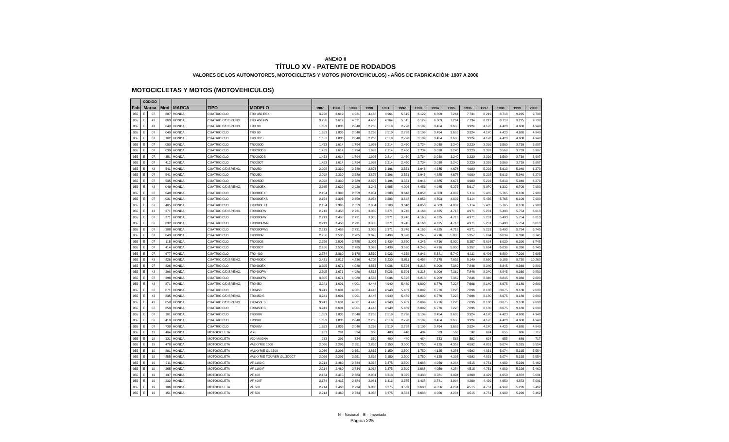ANEXO II
TÍTULO XV - PATENTE DE RODADOS
VALORES DE LOS AUTOMOTORES, MOTOCICLETAS Y MOTOS (MOTOVEHICULOS) - AÑOS DE FABRICACIÓN: 1987 A 2000
MOTOCICLETAS Y MOTOS (MOTOVEHICULOS)
| | CODIGO | | | | | | | | | | | | | | | | | | | |
| --- | --- | --- | --- | --- | --- | --- | --- | --- | --- | --- | --- | --- | --- | --- | --- | --- | --- | --- | --- | --- |
| Fab | Marca | | Mod | MARCA | TIPO | MODELO | 1987 | 1988 | 1989 | 1990 | 1991 | 1992 | 1993 | 1994 | 1995 | 1996 | 1997 | 1998 | 1999 | 2000 |
| 055 | E | 07 | 887 | HONDA | CUATRICICLO | TRX 450 ESX | 3.256 | 3.619 | 4.021 | 4.468 | 4.964 | 5.515 | 6.129 | 6.809 | 7.264 | 7.734 | 8.219 | 8.718 | 9.225 | 9.738 |
| 055 | E | 43 | 863 | HONDA | CUATRIC.C/DISP.ENG. | TRX 450 FW | 3.256 | 3.619 | 4.021 | 4.468 | 4.964 | 5.515 | 6.129 | 6.809 | 7.264 | 7.734 | 8.219 | 8.718 | 9.225 | 9.738 |
| 055 | E | 43 | 040 | HONDA | CUATRIC.C/DISP.ENG. | TRX 90 | 1.653 | 1.836 | 2.040 | 2.266 | 2.519 | 2.798 | 3.109 | 3.454 | 3.685 | 3.924 | 4.170 | 4.423 | 4.680 | 4.940 |
| 055 | E | 07 | 040 | HONDA | CUATRICICLO | TRX 90 | 1.653 | 1.836 | 2.040 | 2.266 | 2.519 | 2.798 | 3.109 | 3.454 | 3.685 | 3.924 | 4.170 | 4.423 | 4.680 | 4.940 |
| 055 | E | 07 | 102 | HONDA | CUATRICICLO | TRX 90 S | 1.653 | 1.836 | 2.040 | 2.266 | 2.519 | 2.798 | 3.109 | 3.454 | 3.685 | 3.924 | 4.170 | 4.423 | 4.680 | 4.940 |
| 055 | E | 07 | 050 | HONDA | CUATRICICLO | TRX200D | 1.453 | 1.614 | 1.794 | 1.993 | 2.214 | 2.460 | 2.734 | 3.038 | 3.240 | 3.220 | 3.399 | 3.569 | 3.739 | 3.907 |
| 055 | E | 07 | 030 | HONDA | CUATRICICLO | TRX200DS | 1.453 | 1.614 | 1.794 | 1.993 | 2.214 | 2.460 | 2.734 | 3.038 | 3.240 | 3.220 | 3.399 | 3.569 | 3.739 | 3.907 |
| 055 | E | 07 | 351 | HONDA | CUATRICICLO | TRX200DS | 1.453 | 1.614 | 1.794 | 1.993 | 2.214 | 2.460 | 2.734 | 3.038 | 3.240 | 3.220 | 3.399 | 3.569 | 3.739 | 3.907 |
| 055 | E | 07 | 412 | HONDA | CUATRICICLO | TRX200T | 1.453 | 1.614 | 1.794 | 1.993 | 2.214 | 2.460 | 2.734 | 3.038 | 3.240 | 3.220 | 3.399 | 3.569 | 3.739 | 3.907 |
| 055 | E | 43 | 541 | HONDA | CUATRIC.C/DISP.ENG. | TRX250 | 2.098 | 2.330 | 2.589 | 2.876 | 3.196 | 3.551 | 3.946 | 4.385 | 4.676 | 4.980 | 5.292 | 5.613 | 5.940 | 6.270 |
| 055 | E | 07 | 541 | HONDA | CUATRICICLO | TRX250 | 2.098 | 2.330 | 2.589 | 2.876 | 3.196 | 3.551 | 3.946 | 4.385 | 4.676 | 4.980 | 5.292 | 5.613 | 5.940 | 6.270 |
| 055 | E | 07 | 535 | HONDA | CUATRICICLO | TRX250D | 2.098 | 2.330 | 2.589 | 2.876 | 3.196 | 3.551 | 3.946 | 4.385 | 4.676 | 4.980 | 5.292 | 5.613 | 5.940 | 6.270 |
| 055 | E | 43 | 049 | HONDA | CUATRIC.C/DISP.ENG. | TRX300EX | 2.365 | 2.629 | 2.920 | 3.245 | 3.605 | 4.006 | 4.451 | 4.945 | 5.275 | 5.617 | 5.970 | 6.332 | 6.700 | 7.980 |
| 055 | E | 07 | 049 | HONDA | CUATRICICLO | TRX300EX | 2.154 | 2.393 | 2.659 | 2.954 | 3.283 | 3.648 | 4.053 | 4.503 | 4.802 | 5.114 | 5.435 | 5.765 | 6.100 | 7.980 |
| 055 | E | 07 | 031 | HONDA | CUATRICICLO | TRX300EXS | 2.154 | 2.393 | 2.659 | 2.954 | 3.283 | 3.648 | 4.053 | 4.503 | 4.802 | 5.114 | 5.435 | 5.765 | 6.100 | 7.980 |
| 055 | E | 07 | 405 | HONDA | CUATRICICLO | TRX300EXT | 2.154 | 2.393 | 2.659 | 2.954 | 3.283 | 3.648 | 4.053 | 4.503 | 4.802 | 5.114 | 5.435 | 5.765 | 6.100 | 7.980 |
| 055 | E | 43 | 271 | HONDA | CUATRIC.C/DISP.ENG. | TRX300FW | 2.213 | 2.458 | 2.731 | 3.035 | 3.371 | 3.746 | 4.163 | 4.625 | 4.716 | 4.971 | 5.231 | 5.493 | 5.754 | 6.013 |
| 055 | E | 07 | 271 | HONDA | CUATRICICLO | TRX300FW | 2.213 | 2.458 | 2.731 | 3.035 | 3.371 | 3.746 | 4.163 | 4.625 | 4.716 | 4.971 | 5.231 | 5.493 | 5.754 | 6.013 |
| 055 | E | 07 | 832 | HONDA | CUATRICICLO | TRX300FWN | 2.213 | 2.458 | 2.731 | 3.035 | 3.371 | 3.746 | 4.163 | 4.625 | 4.716 | 4.971 | 5.231 | 5.493 | 5.754 | 6.013 |
| 055 | E | 07 | 388 | HONDA | CUATRICICLO | TRX300FWS | 2.213 | 2.458 | 2.731 | 3.035 | 3.371 | 3.746 | 4.163 | 4.625 | 4.716 | 4.971 | 5.231 | 5.493 | 5.754 | 6.745 |
| 055 | E | 07 | 043 | HONDA | CUATRICICLO | TRX300R | 2.256 | 2.506 | 2.785 | 3.095 | 3.439 | 3.820 | 4.245 | 4.716 | 5.030 | 5.357 | 5.694 | 6.039 | 6.390 | 6.745 |
| 055 | E | 07 | 115 | HONDA | CUATRICICLO | TRX300S | 2.256 | 2.506 | 2.785 | 3.095 | 3.439 | 3.820 | 4.245 | 4.716 | 5.030 | 5.357 | 5.694 | 6.039 | 6.390 | 6.745 |
| 055 | E | 07 | 414 | HONDA | CUATRICICLO | TRX300T | 2.256 | 2.506 | 2.785 | 3.095 | 3.439 | 3.820 | 4.245 | 4.716 | 5.030 | 5.357 | 5.694 | 6.039 | 6.390 | 6.745 |
| 055 | E | 07 | 677 | HONDA | CUATRICICLO | TRX-400 | 2.574 | 2.860 | 3.178 | 3.530 | 3.923 | 4.359 | 4.843 | 5.381 | 5.740 | 6.111 | 6.496 | 6.889 | 7.290 | 7.695 |
| 055 | E | 43 | 826 | HONDA | CUATRIC.C/DISP.ENG. | TRX400EX | 3.431 | 3.813 | 4.236 | 4.708 | 5.230 | 5.811 | 6.458 | 7.175 | 7.652 | 8.149 | 8.660 | 9.185 | 9.720 | 10.260 |
| 055 | E | 07 | 826 | HONDA | CUATRICICLO | TRX400EX | 3.305 | 3.671 | 4.080 | 4.533 | 5.036 | 5.596 | 6.218 | 6.909 | 7.369 | 7.846 | 8.340 | 8.845 | 9.360 | 9.880 |
| 055 | E | 43 | 398 | HONDA | CUATRIC.C/DISP.ENG. | TRX400FW | 3.305 | 3.671 | 4.080 | 4.533 | 5.036 | 5.596 | 6.218 | 6.909 | 7.369 | 7.846 | 8.340 | 8.845 | 9.360 | 9.880 |
| 055 | E | 07 | 398 | HONDA | CUATRICICLO | TRX400FW | 3.305 | 3.671 | 4.080 | 4.533 | 5.036 | 5.596 | 6.218 | 6.909 | 7.369 | 7.846 | 8.340 | 8.845 | 9.360 | 9.880 |
| 055 | E | 43 | 871 | HONDA | CUATRIC.C/DISP.ENG. | TRX450 | 3.241 | 3.601 | 4.001 | 4.446 | 4.940 | 5.489 | 6.099 | 6.776 | 7.228 | 7.696 | 8.180 | 8.675 | 9.180 | 9.690 |
| 055 | E | 07 | 871 | HONDA | CUATRICICLO | TRX450 | 3.241 | 3.601 | 4.001 | 4.446 | 4.940 | 5.489 | 6.099 | 6.776 | 7.228 | 7.696 | 8.180 | 8.675 | 9.180 | 9.690 |
| 055 | E | 43 | 835 | HONDA | CUATRIC.C/DISP.ENG. | TRX450 S | 3.241 | 3.601 | 4.001 | 4.446 | 4.940 | 5.489 | 6.099 | 6.776 | 7.228 | 7.696 | 8.180 | 8.675 | 9.180 | 9.690 |
| 055 | E | 43 | 858 | HONDA | CUATRIC.C/DISP.ENG. | TRX450ES | 3.241 | 3.601 | 4.001 | 4.446 | 4.940 | 5.489 | 6.099 | 6.776 | 7.228 | 7.696 | 8.180 | 8.675 | 9.180 | 9.690 |
| 055 | E | 07 | 858 | HONDA | CUATRICICLO | TRX450ES | 3.241 | 3.601 | 4.001 | 4.446 | 4.940 | 5.489 | 6.099 | 6.776 | 7.228 | 7.696 | 8.180 | 8.675 | 9.180 | 9.690 |
| 055 | E | 07 | 101 | HONDA | CUATRICICLO | TRX90R | 1.653 | 1.836 | 2.040 | 2.266 | 2.519 | 2.798 | 3.109 | 3.454 | 3.685 | 3.924 | 4.170 | 4.423 | 4.680 | 4.940 |
| 055 | E | 07 | 410 | HONDA | CUATRICICLO | TRX90T | 1.653 | 1.836 | 2.040 | 2.266 | 2.519 | 2.798 | 3.109 | 3.454 | 3.685 | 3.924 | 4.170 | 4.423 | 4.680 | 4.940 |
| 055 | E | 07 | 738 | HONDA | CUATRICICLO | TRX90V | 1.653 | 1.836 | 2.040 | 2.266 | 2.519 | 2.798 | 3.109 | 3.454 | 3.685 | 3.924 | 4.170 | 4.423 | 4.680 | 4.940 |
| 055 | E | 19 | 464 | HONDA | MOTOCICLETA | V 45 | 263 | 291 | 324 | 360 | 400 | 440 | 484 | 533 | 563 | 592 | 624 | 655 | 686 | 717 |
| 055 | E | 19 | 331 | HONDA | MOTOCICLETA | V30 MAGNA | 263 | 291 | 324 | 360 | 400 | 440 | 484 | 533 | 563 | 592 | 624 | 655 | 686 | 717 |
| 055 | E | 19 | 478 | HONDA | MOTOCICLETA | VALKYRIE 1500 | 2.066 | 2.296 | 2.551 | 2.835 | 3.150 | 3.500 | 3.750 | 4.125 | 4.356 | 4.592 | 4.831 | 5.074 | 5.315 | 5.554 |
| 055 | E | 19 | 801 | HONDA | MOTOCICLETA | VALKYRIE GL 1500 | 2.066 | 2.296 | 2.551 | 2.835 | 3.150 | 3.500 | 3.750 | 4.125 | 4.356 | 4.592 | 4.831 | 5.074 | 5.315 | 5.554 |
| 055 | E | 19 | 855 | HONDA | MOTOCICLETA | VALKYRIE TOURER GL1500CT | 2.066 | 2.296 | 2.551 | 2.835 | 3.150 | 3.500 | 3.750 | 4.125 | 4.356 | 4.592 | 4.831 | 5.074 | 5.315 | 5.554 |
| 055 | E | 19 | 211 | HONDA | MOTOCICLETA | VF 1100 C | 2.214 | 2.460 | 2.734 | 3.038 | 3.375 | 3.500 | 3.688 | 4.056 | 4.284 | 4.515 | 4.751 | 4.989 | 5.226 | 5.462 |
| 055 | E | 19 | 365 | HONDA | MOTOCICLETA | VF 1100 F | 2.214 | 2.460 | 2.734 | 3.038 | 3.375 | 3.500 | 3.688 | 4.056 | 4.284 | 4.515 | 4.751 | 4.989 | 5.226 | 5.462 |
| 055 | E | 19 | 137 | HONDA | MOTOCICLETA | VF 400 | 2.174 | 2.415 | 2.684 | 2.981 | 3.313 | 3.375 | 3.438 | 3.781 | 3.994 | 4.209 | 4.429 | 4.650 | 4.872 | 5.091 |
| 055 | E | 19 | 232 | HONDA | MOTOCICLETA | VF 400F | 2.174 | 2.415 | 2.684 | 2.981 | 3.313 | 3.375 | 3.438 | 3.781 | 3.994 | 4.209 | 4.429 | 4.650 | 4.872 | 5.091 |
| 055 | E | 19 | 106 | HONDA | MOTOCICLETA | VF 500 | 2.214 | 2.460 | 2.734 | 3.038 | 3.375 | 3.563 | 3.688 | 4.056 | 4.284 | 4.515 | 4.751 | 4.989 | 5.226 | 5.462 |
| 055 | E | 19 | 151 | HONDA | MOTOCICLETA | VF 500 | 2.214 | 2.460 | 2.734 | 3.038 | 3.375 | 3.563 | 3.688 | 4.056 | 4.284 | 4.515 | 4.751 | 4.989 | 5.226 | 5.462 |
N = Nacional E = Importado
Página 225